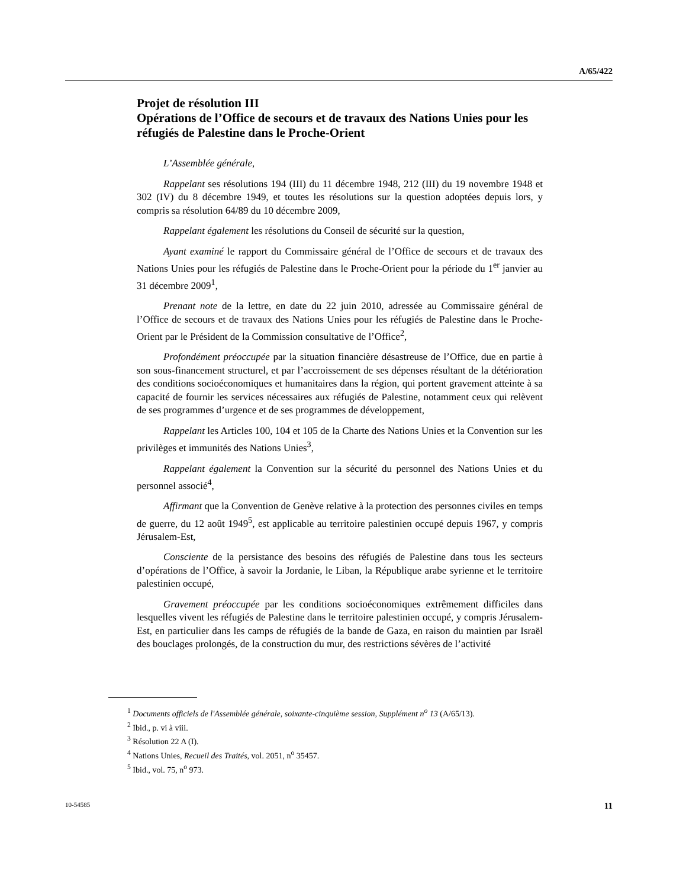A/65/422
Projet de résolution III
Opérations de l’Office de secours et de travaux des Nations Unies pour les réfugiés de Palestine dans le Proche-Orient
L’Assemblée générale,
Rappelant ses résolutions 194 (III) du 11 décembre 1948, 212 (III) du 19 novembre 1948 et 302 (IV) du 8 décembre 1949, et toutes les résolutions sur la question adoptées depuis lors, y compris sa résolution 64/89 du 10 décembre 2009,
Rappelant également les résolutions du Conseil de sécurité sur la question,
Ayant examiné le rapport du Commissaire général de l’Office de secours et de travaux des Nations Unies pour les réfugiés de Palestine dans le Proche-Orient pour la période du 1<sup>er</sup> janvier au 31 décembre 2009<sup>1</sup>,
Prenant note de la lettre, en date du 22 juin 2010, adressée au Commissaire général de l’Office de secours et de travaux des Nations Unies pour les réfugiés de Palestine dans le Proche-Orient par le Président de la Commission consultative de l’Office<sup>2</sup>,
Profondément préoccupée par la situation financière désastreuse de l’Office, due en partie à son sous-financement structurel, et par l’accroissement de ses dépenses résultant de la détérioration des conditions socioéconomiques et humanitaires dans la région, qui portent gravement atteinte à sa capacité de fournir les services nécessaires aux réfugiés de Palestine, notamment ceux qui relèvent de ses programmes d’urgence et de ses programmes de développement,
Rappelant les Articles 100, 104 et 105 de la Charte des Nations Unies et la Convention sur les privilèges et immunités des Nations Unies<sup>3</sup>,
Rappelant également la Convention sur la sécurité du personnel des Nations Unies et du personnel associé<sup>4</sup>,
Affirmant que la Convention de Genève relative à la protection des personnes civiles en temps de guerre, du 12 août 1949<sup>5</sup>, est applicable au territoire palestinien occupé depuis 1967, y compris Jérusalem-Est,
Consciente de la persistance des besoins des réfugiés de Palestine dans tous les secteurs d’opérations de l’Office, à savoir la Jordanie, le Liban, la République arabe syrienne et le territoire palestinien occupé,
Gravement préoccupée par les conditions socioéconomiques extrêmement difficiles dans lesquelles vivent les réfugiés de Palestine dans le territoire palestinien occupé, y compris Jérusalem-Est, en particulier dans les camps de réfugiés de la bande de Gaza, en raison du maintien par Israël des bouclages prolongés, de la construction du mur, des restrictions sévères de l’activité
<sup>1</sup> Documents officiels de l'Assemblée générale, soixante-cinquième session, Supplément n<sup>o</sup> 13 (A/65/13).
<sup>2</sup> Ibid., p. vi à viii.
<sup>3</sup> Résolution 22 A (I).
<sup>4</sup> Nations Unies, Recueil des Traités, vol. 2051, n<sup>o</sup> 35457.
<sup>5</sup> Ibid., vol. 75, n<sup>o</sup> 973.
10-54585 11